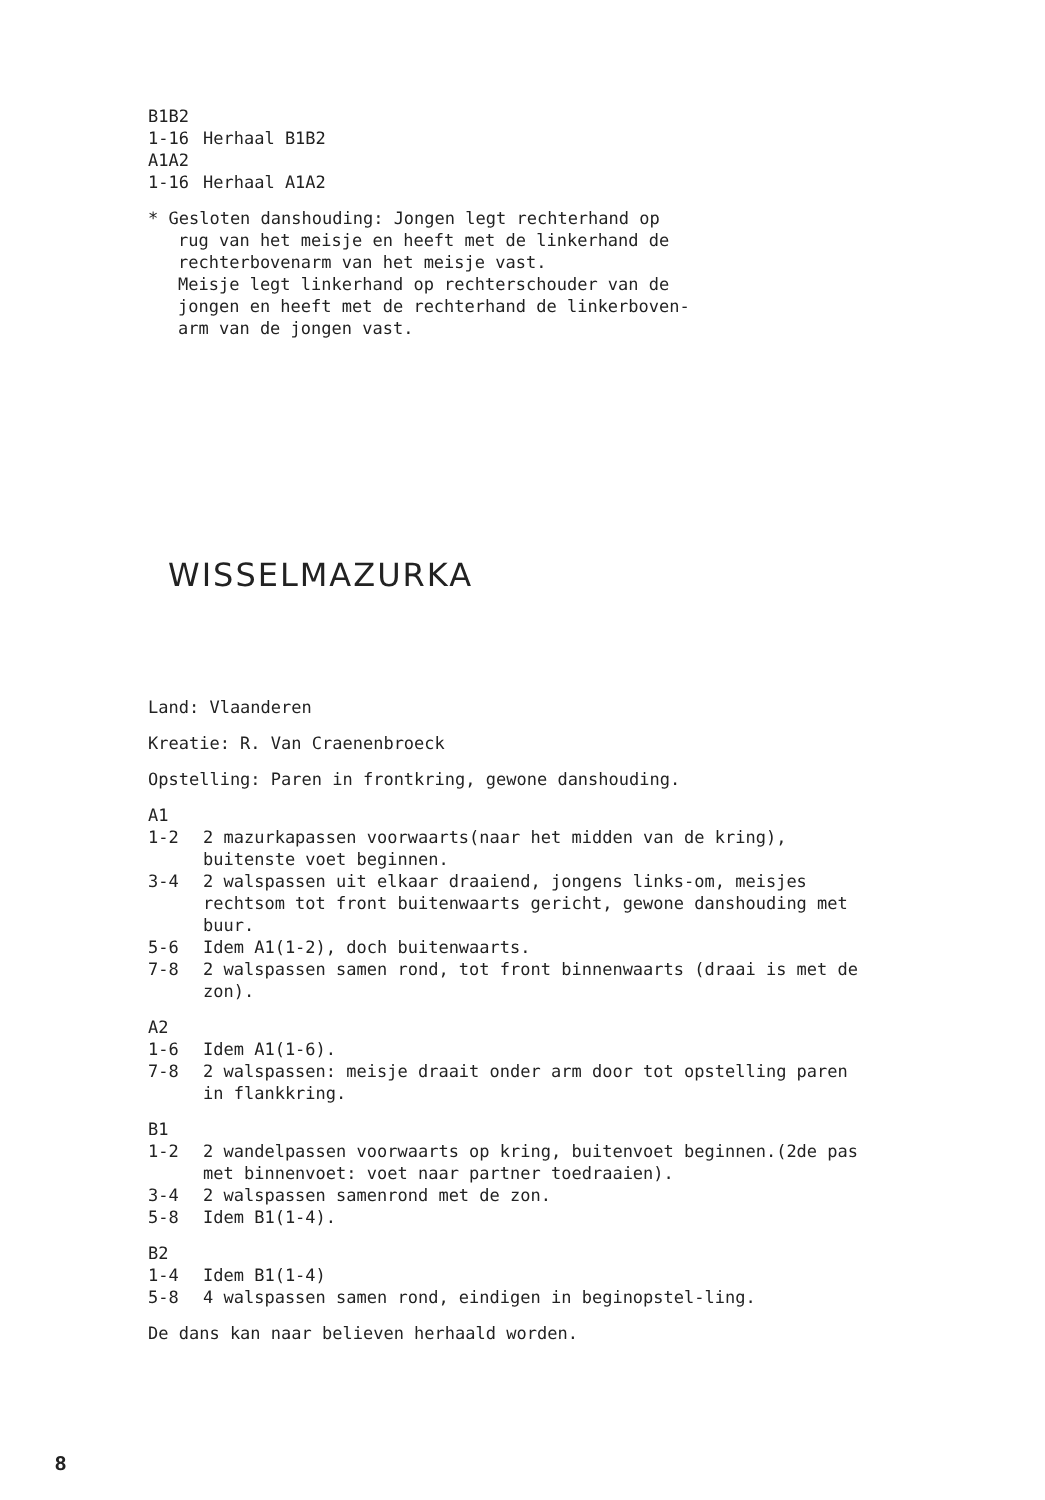B1B2
1-16 Herhaal B1B2
A1A2
1-16 Herhaal A1A2
* Gesloten danshouding: Jongen legt rechterhand op
rug van het meisje en heeft met de linkerhand de
rechterbovenarm van het meisje vast.
Meisje legt linkerhand op rechterschouder van de
jongen en heeft met de rechterhand de linkerboven-
arm van de jongen vast.
WISSELMAZURKA
Land: Vlaanderen
Kreatie: R. Van Craenenbroeck
Opstelling: Paren in frontkring, gewone danshouding.
A1
1-2 2 mazurkapassen voorwaarts(naar het midden van de kring), buitenste voet beginnen.
3-4 2 walspassen uit elkaar draaiend, jongens links-om, meisjes rechtsom tot front buitenwaarts gericht, gewone danshouding met buur.
5-6 Idem A1(1-2), doch buitenwaarts.
7-8 2 walspassen samen rond, tot front binnenwaarts (draai is met de zon).
A2
1-6 Idem A1(1-6).
7-8 2 walspassen: meisje draait onder arm door tot opstelling paren in flankkring.
B1
1-2 2 wandelpassen voorwaarts op kring, buitenvoet beginnen.(2de pas met binnenvoet: voet naar partner toedraaien).
3-4 2 walspassen samenrond met de zon.
5-8 Idem B1(1-4).
B2
1-4 Idem B1(1-4)
5-8 4 walspassen samen rond, eindigen in beginopstel-ling.
De dans kan naar believen herhaald worden.
8